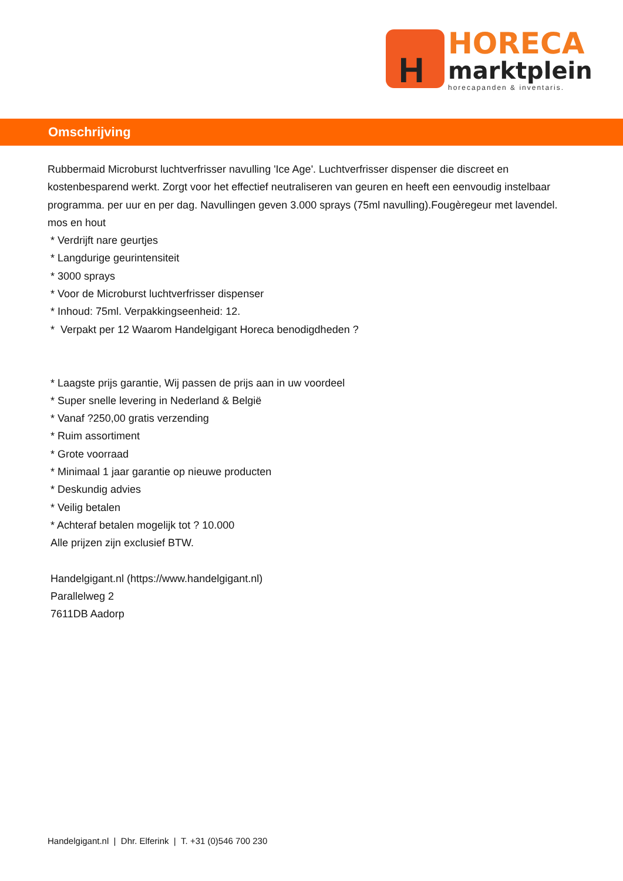H
HORECA
marktplein
horecapanden & inventaris.
Omschrijving
Rubbermaid Microburst luchtverfrisser navulling 'Ice Age'. Luchtverfrisser dispenser die discreet en kostenbesparend werkt. Zorgt voor het effectief neutraliseren van geuren en heeft een eenvoudig instelbaar programma. per uur en per dag. Navullingen geven 3.000 sprays (75ml navulling).Fougèregeur met lavendel. mos en hout
* Verdrijft nare geurtjes
* Langdurige geurintensiteit
* 3000 sprays
* Voor de Microburst luchtverfrisser dispenser
* Inhoud: 75ml. Verpakkingseenheid: 12.
* Verpakt per 12 Waarom Handelgigant Horeca benodigdheden ?
* Laagste prijs garantie, Wij passen de prijs aan in uw voordeel
* Super snelle levering in Nederland & België
* Vanaf ?250,00 gratis verzending
* Ruim assortiment
* Grote voorraad
* Minimaal 1 jaar garantie op nieuwe producten
* Deskundig advies
* Veilig betalen
* Achteraf betalen mogelijk tot ? 10.000
Alle prijzen zijn exclusief BTW.
Handelgigant.nl (https://www.handelgigant.nl)
Parallelweg 2
7611DB Aadorp
Handelgigant.nl | Dhr. Elferink | T. +31 (0)546 700 230